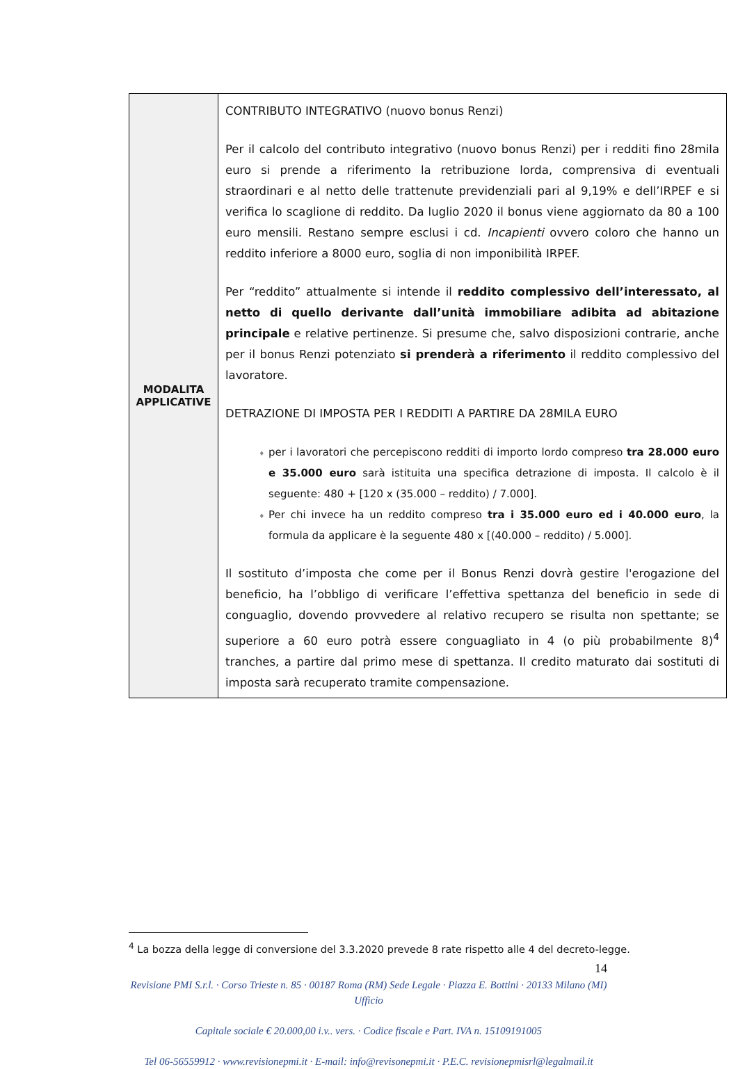| MODALITA APPLICATIVE | CONTRIBUTO INTEGRATIVO (nuovo bonus Renzi) Per il calcolo del contributo integrativo (nuovo bonus Renzi) per i redditi fino 28mila euro si prende a riferimento la retribuzione lorda, comprensiva di eventuali straordinari e al netto delle trattenute previdenziali pari al 9,19% e dell’IRPEF e si verifica lo scaglione di reddito. Da luglio 2020 il bonus viene aggiornato da 80 a 100 euro mensili. Restano sempre esclusi i cd. Incapienti ovvero coloro che hanno un reddito inferiore a 8000 euro, soglia di non imponibilità IRPEF. Per “reddito” attualmente si intende il reddito complessivo dell’interessato, al netto di quello derivante dall’unità immobiliare adibita ad abitazione principale e relative pertinenze. Si presume che, salvo disposizioni contrarie, anche per il bonus Renzi potenziato si prenderà a riferimento il reddito complessivo del lavoratore. DETRAZIONE DI IMPOSTA PER I REDDITI A PARTIRE DA 28MILA EURO per i lavoratori che percepiscono redditi di importo lordo compreso tra 28.000 euro e 35.000 euro sarà istituita una specifica detrazione di imposta. Il calcolo è il seguente: 480 + [120 x (35.000 – reddito) / 7.000]. Per chi invece ha un reddito compreso tra i 35.000 euro ed i 40.000 euro , la formula da applicare è la seguente 480 x [(40.000 – reddito) / 5.000]. Il sostituto d’imposta che come per il Bonus Renzi dovrà gestire l'erogazione del beneficio, ha l’obbligo di verificare l’effettiva spettanza del beneficio in sede di conguaglio, dovendo provvedere al relativo recupero se risulta non spettante; se superiore a 60 euro potrà essere conguagliato in 4 (o più probabilmente 8)<sup>4</sup> tranches, a partire dal primo mese di spettanza. Il credito maturato dai sostituti di imposta sarà recuperato tramite compensazione. |
<sup>4</sup> La bozza della legge di conversione del 3.3.2020 prevede 8 rate rispetto alle 4 del decreto-legge.
14
Revisione PMI S.r.l. · Corso Trieste n. 85 · 00187 Roma (RM) Sede Legale · Piazza E. Bottini · 20133 Milano (MI) Ufficio
Capitale sociale € 20.000,00 i.v.. vers. · Codice fiscale e Part. IVA n. 15109191005
Tel 06-56559912 · www.revisionepmi.it · E-mail: info@revisonepmi.it · P.E.C. revisionepmisrl@legalmail.it